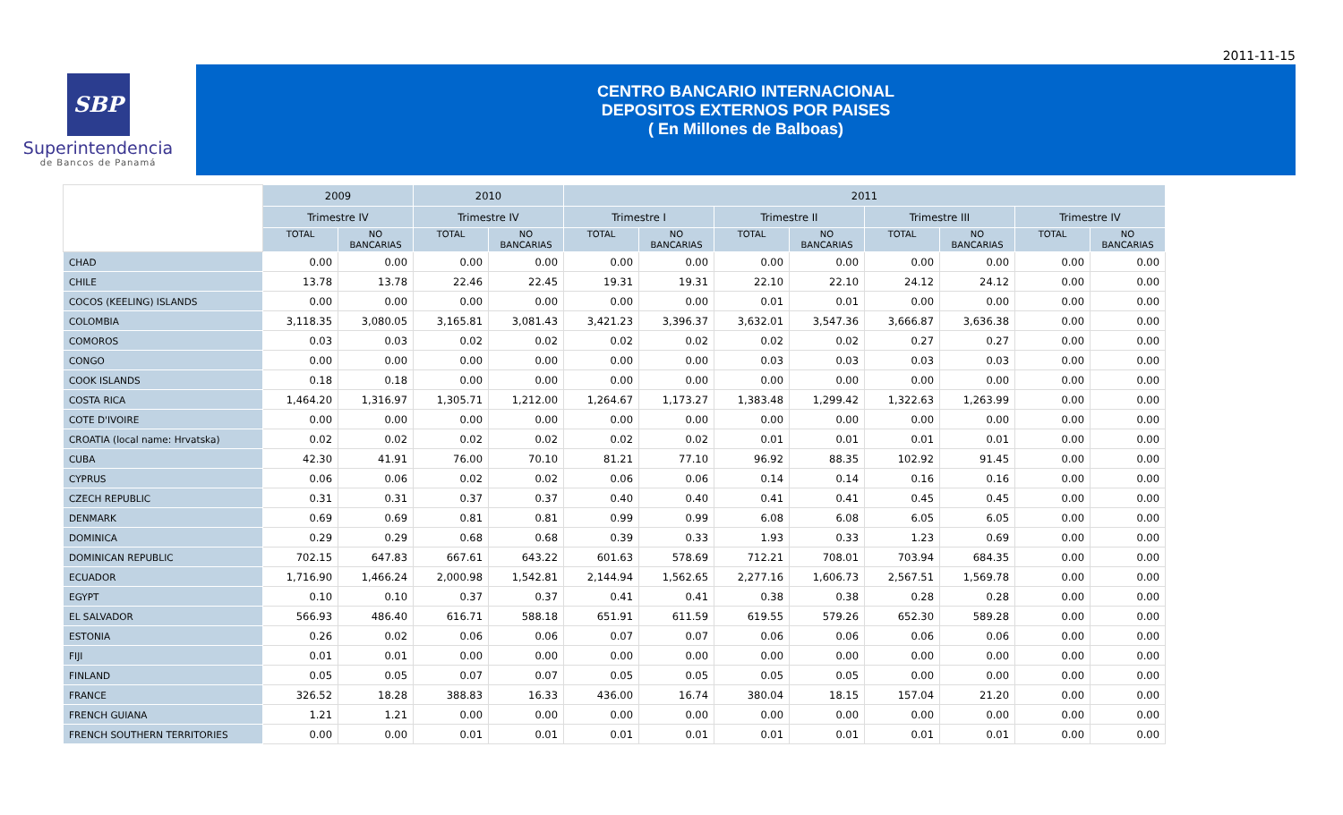2011-11-15
SBP
Superintendencia
de Bancos de Panamá
CENTRO BANCARIO INTERNACIONAL
DEPOSITOS EXTERNOS POR PAISES
( En Millones de Balboas)
| | 2009 | | 2010 | | 2011 | | | | | | | |
| --- | --- | --- | --- | --- | --- | --- | --- | --- | --- | --- | --- | --- |
| | Trimestre IV | | Trimestre IV | | Trimestre I | | Trimestre II | | Trimestre III | | Trimestre IV | |
| | TOTAL | NO BANCARIAS | TOTAL | NO BANCARIAS | TOTAL | NO BANCARIAS | TOTAL | NO BANCARIAS | TOTAL | NO BANCARIAS | TOTAL | NO BANCARIAS |
| CHAD | 0.00 | 0.00 | 0.00 | 0.00 | 0.00 | 0.00 | 0.00 | 0.00 | 0.00 | 0.00 | 0.00 | 0.00 |
| CHILE | 13.78 | 13.78 | 22.46 | 22.45 | 19.31 | 19.31 | 22.10 | 22.10 | 24.12 | 24.12 | 0.00 | 0.00 |
| COCOS (KEELING) ISLANDS | 0.00 | 0.00 | 0.00 | 0.00 | 0.00 | 0.00 | 0.01 | 0.01 | 0.00 | 0.00 | 0.00 | 0.00 |
| COLOMBIA | 3,118.35 | 3,080.05 | 3,165.81 | 3,081.43 | 3,421.23 | 3,396.37 | 3,632.01 | 3,547.36 | 3,666.87 | 3,636.38 | 0.00 | 0.00 |
| COMOROS | 0.03 | 0.03 | 0.02 | 0.02 | 0.02 | 0.02 | 0.02 | 0.02 | 0.27 | 0.27 | 0.00 | 0.00 |
| CONGO | 0.00 | 0.00 | 0.00 | 0.00 | 0.00 | 0.00 | 0.03 | 0.03 | 0.03 | 0.03 | 0.00 | 0.00 |
| COOK ISLANDS | 0.18 | 0.18 | 0.00 | 0.00 | 0.00 | 0.00 | 0.00 | 0.00 | 0.00 | 0.00 | 0.00 | 0.00 |
| COSTA RICA | 1,464.20 | 1,316.97 | 1,305.71 | 1,212.00 | 1,264.67 | 1,173.27 | 1,383.48 | 1,299.42 | 1,322.63 | 1,263.99 | 0.00 | 0.00 |
| COTE D'IVOIRE | 0.00 | 0.00 | 0.00 | 0.00 | 0.00 | 0.00 | 0.00 | 0.00 | 0.00 | 0.00 | 0.00 | 0.00 |
| CROATIA (local name: Hrvatska) | 0.02 | 0.02 | 0.02 | 0.02 | 0.02 | 0.02 | 0.01 | 0.01 | 0.01 | 0.01 | 0.00 | 0.00 |
| CUBA | 42.30 | 41.91 | 76.00 | 70.10 | 81.21 | 77.10 | 96.92 | 88.35 | 102.92 | 91.45 | 0.00 | 0.00 |
| CYPRUS | 0.06 | 0.06 | 0.02 | 0.02 | 0.06 | 0.06 | 0.14 | 0.14 | 0.16 | 0.16 | 0.00 | 0.00 |
| CZECH REPUBLIC | 0.31 | 0.31 | 0.37 | 0.37 | 0.40 | 0.40 | 0.41 | 0.41 | 0.45 | 0.45 | 0.00 | 0.00 |
| DENMARK | 0.69 | 0.69 | 0.81 | 0.81 | 0.99 | 0.99 | 6.08 | 6.08 | 6.05 | 6.05 | 0.00 | 0.00 |
| DOMINICA | 0.29 | 0.29 | 0.68 | 0.68 | 0.39 | 0.33 | 1.93 | 0.33 | 1.23 | 0.69 | 0.00 | 0.00 |
| DOMINICAN REPUBLIC | 702.15 | 647.83 | 667.61 | 643.22 | 601.63 | 578.69 | 712.21 | 708.01 | 703.94 | 684.35 | 0.00 | 0.00 |
| ECUADOR | 1,716.90 | 1,466.24 | 2,000.98 | 1,542.81 | 2,144.94 | 1,562.65 | 2,277.16 | 1,606.73 | 2,567.51 | 1,569.78 | 0.00 | 0.00 |
| EGYPT | 0.10 | 0.10 | 0.37 | 0.37 | 0.41 | 0.41 | 0.38 | 0.38 | 0.28 | 0.28 | 0.00 | 0.00 |
| EL SALVADOR | 566.93 | 486.40 | 616.71 | 588.18 | 651.91 | 611.59 | 619.55 | 579.26 | 652.30 | 589.28 | 0.00 | 0.00 |
| ESTONIA | 0.26 | 0.02 | 0.06 | 0.06 | 0.07 | 0.07 | 0.06 | 0.06 | 0.06 | 0.06 | 0.00 | 0.00 |
| FIJI | 0.01 | 0.01 | 0.00 | 0.00 | 0.00 | 0.00 | 0.00 | 0.00 | 0.00 | 0.00 | 0.00 | 0.00 |
| FINLAND | 0.05 | 0.05 | 0.07 | 0.07 | 0.05 | 0.05 | 0.05 | 0.05 | 0.00 | 0.00 | 0.00 | 0.00 |
| FRANCE | 326.52 | 18.28 | 388.83 | 16.33 | 436.00 | 16.74 | 380.04 | 18.15 | 157.04 | 21.20 | 0.00 | 0.00 |
| FRENCH GUIANA | 1.21 | 1.21 | 0.00 | 0.00 | 0.00 | 0.00 | 0.00 | 0.00 | 0.00 | 0.00 | 0.00 | 0.00 |
| FRENCH SOUTHERN TERRITORIES | 0.00 | 0.00 | 0.01 | 0.01 | 0.01 | 0.01 | 0.01 | 0.01 | 0.01 | 0.01 | 0.00 | 0.00 |